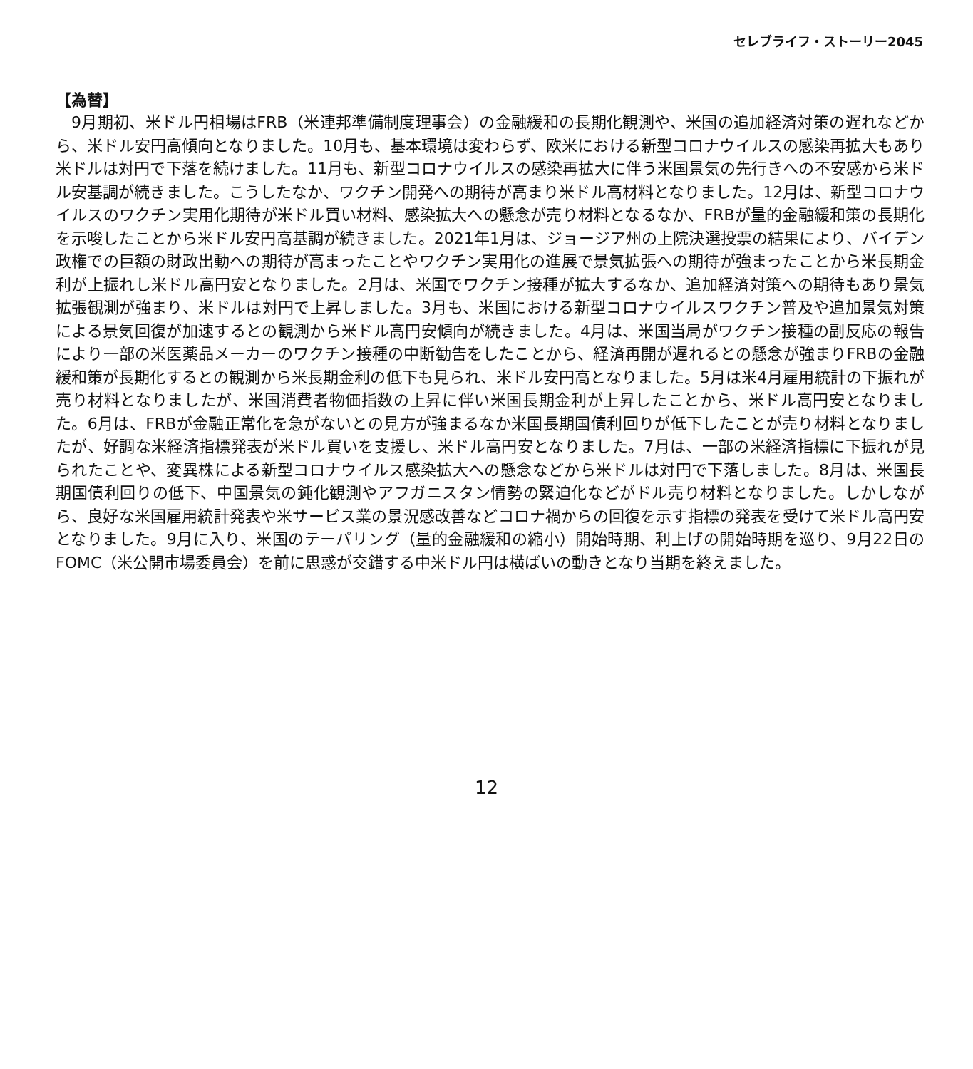セレブライフ・ストーリー2045
【為替】
9月期初、米ドル円相場はFRB（米連邦準備制度理事会）の金融緩和の長期化観測や、米国の追加経済対策の遅れなどから、米ドル安円高傾向となりました。10月も、基本環境は変わらず、欧米における新型コロナウイルスの感染再拡大もあり米ドルは対円で下落を続けました。11月も、新型コロナウイルスの感染再拡大に伴う米国景気の先行きへの不安感から米ドル安基調が続きました。こうしたなか、ワクチン開発への期待が高まり米ドル高材料となりました。12月は、新型コロナウイルスのワクチン実用化期待が米ドル買い材料、感染拡大への懸念が売り材料となるなか、FRBが量的金融緩和策の長期化を示唆したことから米ドル安円高基調が続きました。2021年1月は、ジョージア州の上院決選投票の結果により、バイデン政権での巨額の財政出動への期待が高まったことやワクチン実用化の進展で景気拡張への期待が強まったことから米長期金利が上振れし米ドル高円安となりました。2月は、米国でワクチン接種が拡大するなか、追加経済対策への期待もあり景気拡張観測が強まり、米ドルは対円で上昇しました。3月も、米国における新型コロナウイルスワクチン普及や追加景気対策による景気回復が加速するとの観測から米ドル高円安傾向が続きました。4月は、米国当局がワクチン接種の副反応の報告により一部の米医薬品メーカーのワクチン接種の中断勧告をしたことから、経済再開が遅れるとの懸念が強まりFRBの金融緩和策が長期化するとの観測から米長期金利の低下も見られ、米ドル安円高となりました。5月は米4月雇用統計の下振れが売り材料となりましたが、米国消費者物価指数の上昇に伴い米国長期金利が上昇したことから、米ドル高円安となりました。6月は、FRBが金融正常化を急がないとの見方が強まるなか米国長期国債利回りが低下したことが売り材料となりましたが、好調な米経済指標発表が米ドル買いを支援し、米ドル高円安となりました。7月は、一部の米経済指標に下振れが見られたことや、変異株による新型コロナウイルス感染拡大への懸念などから米ドルは対円で下落しました。8月は、米国長期国債利回りの低下、中国景気の鈍化観測やアフガニスタン情勢の緊迫化などがドル売り材料となりました。しかしながら、良好な米国雇用統計発表や米サービス業の景況感改善などコロナ禍からの回復を示す指標の発表を受けて米ドル高円安となりました。9月に入り、米国のテーパリング（量的金融緩和の縮小）開始時期、利上げの開始時期を巡り、9月22日のFOMC（米公開市場委員会）を前に思惑が交錯する中米ドル円は横ばいの動きとなり当期を終えました。
12